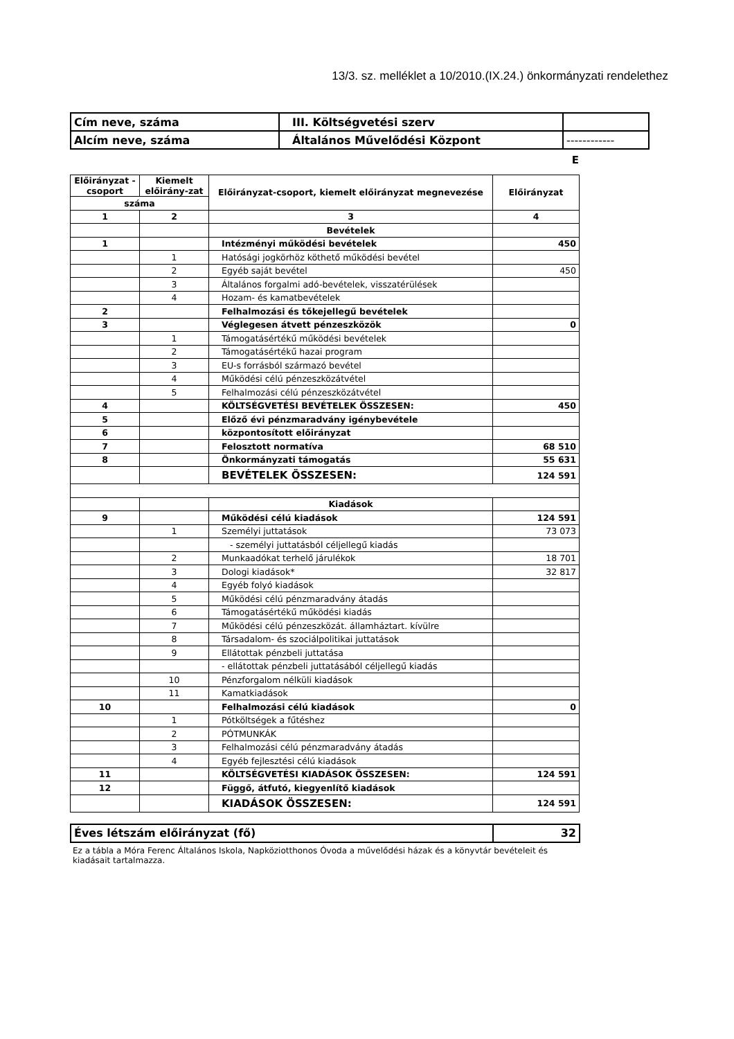13/3. sz. melléklet a 10/2010.(IX.24.) önkormányzati rendelethez
| Cím neve, száma | III. Költségvetési szerv | |
| Alcím neve, száma | Általános Művelődési Központ | ------------ |
E
| Előirányzat -csoport | Kiemelt előirány-zat | Előirányzat-csoport, kiemelt előirányzat megnevezése | Előirányzat |
| száma | | | |
| 1 | 2 | 3 | 4 |
| | | Bevételek | |
| 1 | | Intézményi működési bevételek | 450 |
| | 1 | Hatósági jogkörhöz köthető működési bevétel | |
| | 2 | Egyéb saját bevétel | 450 |
| | 3 | Általános forgalmi adó-bevételek, visszatérülések | |
| | 4 | Hozam- és kamatbevételek | |
| 2 | | Felhalmozási és tőkejellegű bevételek | |
| 3 | | Véglegesen átvett pénzeszközök | 0 |
| | 1 | Támogatásértékű működési bevételek | |
| | 2 | Támogatásértékű hazai program | |
| | 3 | EU-s forrásból származó bevétel | |
| | 4 | Működési célú pénzeszközátvétel | |
| | 5 | Felhalmozási célú pénzeszközátvétel | |
| 4 | | KÖLTSÉGVETÉSI BEVÉTELEK ÖSSZESEN: | 450 |
| 5 | | Előző évi pénzmaradvány igénybevétele | |
| 6 | | központosított előirányzat | |
| 7 | | Felosztott normatíva | 68 510 |
| 8 | | Önkormányzati támogatás | 55 631 |
| | | BEVÉTELEK ÖSSZESEN: | 124 591 |
| | | Kiadások | |
| 9 | | Működési célú kiadások | 124 591 |
| | 1 | Személyi juttatások | 73 073 |
| | | - személyi juttatásból céljellegű kiadás | |
| | 2 | Munkaadókat terhelő járulékok | 18 701 |
| | 3 | Dologi kiadások* | 32 817 |
| | 4 | Egyéb folyó kiadások | |
| | 5 | Működési célú pénzmaradvány átadás | |
| | 6 | Támogatásértékű működési kiadás | |
| | 7 | Működési célú pénzeszközát. államháztart. kívülre | |
| | 8 | Társadalom- és szociálpolitikai juttatások | |
| | 9 | Ellátottak pénzbeli juttatása | |
| | | - ellátottak pénzbeli juttatásából céljellegű kiadás | |
| | 10 | Pénzforgalom nélküli kiadások | |
| | 11 | Kamatkiadások | |
| 10 | | Felhalmozási célú kiadások | 0 |
| | 1 | Pótköltségek a fűtéshez | |
| | 2 | PÓTMUNKÁK | |
| | 3 | Felhalmozási célú pénzmaradvány átadás | |
| | 4 | Egyéb fejlesztési célú kiadások | |
| 11 | | KÖLTSÉGVETÉSI KIADÁSOK ÖSSZESEN: | 124 591 |
| 12 | | Függő, átfutó, kiegyenlítő kiadások | |
| | | KIADÁSOK ÖSSZESEN: | 124 591 |
| Éves létszám előirányzat (fő) | 32 |
Ez a tábla a Móra Ferenc Általános Iskola, Napköziotthonos Óvoda a művelődési házak és a könyvtár bevételeit és kiadásait tartalmazza.